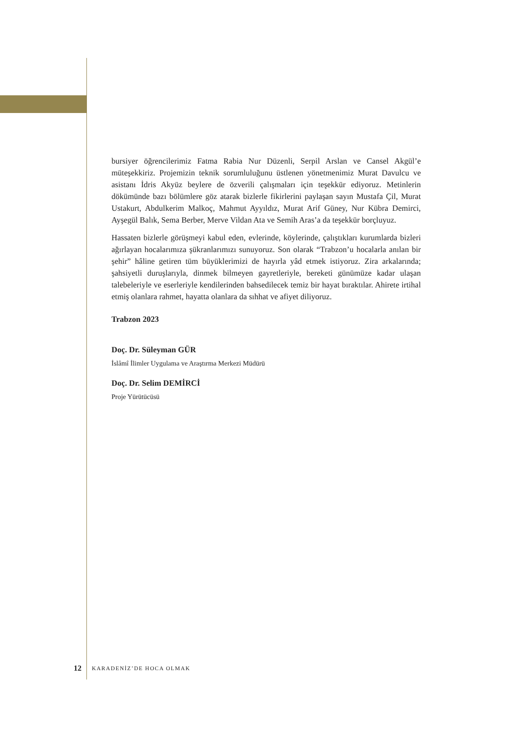bursiyer öğrencilerimiz Fatma Rabia Nur Düzenli, Serpil Arslan ve Cansel Akgül’e müteşekkiriz. Projemizin teknik sorumluluğunu üstlenen yönetmenimiz Murat Davulcu ve asistanı İdris Akyüz beylere de özverili çalışmaları için teşekkür ediyoruz. Metinlerin dökümünde bazı bölümlere göz atarak bizlerle fikirlerini paylaşan sayın Mustafa Çil, Murat Ustakurt, Abdulkerim Malkoç, Mahmut Ayyıldız, Murat Arif Güney, Nur Kübra Demirci, Ayşegül Balık, Sema Berber, Merve Vildan Ata ve Semih Aras’a da teşekkür borçluyuz.
Hassaten bizlerle görüşmeyi kabul eden, evlerinde, köylerinde, çalıştıkları kurumlarda bizleri ağırlayan hocalarımıza şükranlarımızı sunuyoruz. Son olarak “Trabzon’u hocalarla anılan bir şehir” hâline getiren tüm büyüklerimizi de hayırla yâd etmek istiyoruz. Zira arkalarında; şahsiyetli duruşlarıyla, dinmek bilmeyen gayretleriyle, bereketi günümüze kadar ulaşan talebeleriyle ve eserleriyle kendilerinden bahsedilecek temiz bir hayat bıraktılar. Ahirete irtihal etmiş olanlara rahmet, hayatta olanlara da sıhhat ve afiyet diliyoruz.
Trabzon 2023
Doç. Dr. Süleyman GÜR
İslâmî İlimler Uygulama ve Araştırma Merkezi Müdürü
Doç. Dr. Selim DEMİRCİ
Proje Yürütücüsü
12 KARADENİZ’DE HOCA OLMAK